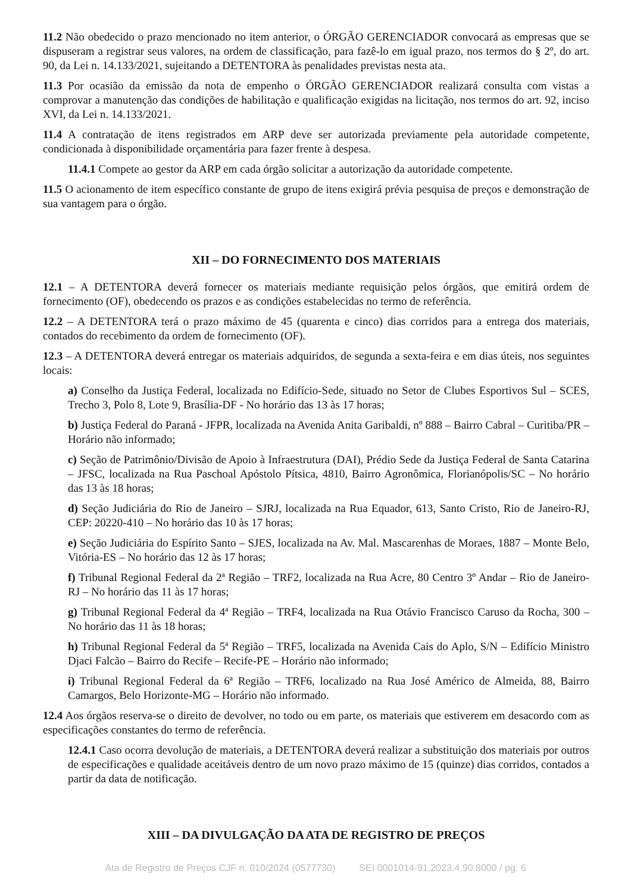11.2 Não obedecido o prazo mencionado no item anterior, o ÓRGÃO GERENCIADOR convocará as empresas que se dispuseram a registrar seus valores, na ordem de classificação, para fazê-lo em igual prazo, nos termos do § 2º, do art. 90, da Lei n. 14.133/2021, sujeitando a DETENTORA às penalidades previstas nesta ata.
11.3 Por ocasião da emissão da nota de empenho o ÓRGÃO GERENCIADOR realizará consulta com vistas a comprovar a manutenção das condições de habilitação e qualificação exigidas na licitação, nos termos do art. 92, inciso XVI, da Lei n. 14.133/2021.
11.4 A contratação de itens registrados em ARP deve ser autorizada previamente pela autoridade competente, condicionada à disponibilidade orçamentária para fazer frente à despesa.
11.4.1 Compete ao gestor da ARP em cada órgão solicitar a autorização da autoridade competente.
11.5 O acionamento de item específico constante de grupo de itens exigirá prévia pesquisa de preços e demonstração de sua vantagem para o órgão.
XII – DO FORNECIMENTO DOS MATERIAIS
12.1 – A DETENTORA deverá fornecer os materiais mediante requisição pelos órgãos, que emitirá ordem de fornecimento (OF), obedecendo os prazos e as condições estabelecidas no termo de referência.
12.2 – A DETENTORA terá o prazo máximo de 45 (quarenta e cinco) dias corridos para a entrega dos materiais, contados do recebimento da ordem de fornecimento (OF).
12.3 – A DETENTORA deverá entregar os materiais adquiridos, de segunda a sexta-feira e em dias úteis, nos seguintes locais:
a) Conselho da Justiça Federal, localizada no Edifício-Sede, situado no Setor de Clubes Esportivos Sul – SCES, Trecho 3, Polo 8, Lote 9, Brasília-DF - No horário das 13 às 17 horas;
b) Justiça Federal do Paraná - JFPR, localizada na Avenida Anita Garibaldi, nº 888 – Bairro Cabral – Curitiba/PR – Horário não informado;
c) Seção de Patrimônio/Divisão de Apoio à Infraestrutura (DAI), Prédio Sede da Justiça Federal de Santa Catarina – JFSC, localizada na Rua Paschoal Apóstolo Pítsica, 4810, Bairro Agronômica, Florianópolis/SC – No horário das 13 às 18 horas;
d) Seção Judiciária do Rio de Janeiro – SJRJ, localizada na Rua Equador, 613, Santo Cristo, Rio de Janeiro-RJ, CEP: 20220-410 – No horário das 10 às 17 horas;
e) Seção Judiciária do Espírito Santo – SJES, localizada na Av. Mal. Mascarenhas de Moraes, 1887 – Monte Belo, Vitória-ES – No horário das 12 às 17 horas;
f) Tribunal Regional Federal da 2ª Região – TRF2, localizada na Rua Acre, 80 Centro 3º Andar – Rio de Janeiro-RJ – No horário das 11 às 17 horas;
g) Tribunal Regional Federal da 4ª Região – TRF4, localizada na Rua Otávio Francisco Caruso da Rocha, 300 – No horário das 11 às 18 horas;
h) Tribunal Regional Federal da 5ª Região – TRF5, localizada na Avenida Cais do Aplo, S/N – Edifício Ministro Djaci Falcão – Bairro do Recife – Recife-PE – Horário não informado;
i) Tribunal Regional Federal da 6ª Região – TRF6, localizado na Rua José Américo de Almeida, 88, Bairro Camargos, Belo Horizonte-MG – Horário não informado.
12.4 Aos órgãos reserva-se o direito de devolver, no todo ou em parte, os materiais que estiverem em desacordo com as especificações constantes do termo de referência.
12.4.1 Caso ocorra devolução de materiais, a DETENTORA deverá realizar a substituição dos materiais por outros de especificações e qualidade aceitáveis dentro de um novo prazo máximo de 15 (quinze) dias corridos, contados a partir da data de notificação.
XIII – DA DIVULGAÇÃO DA ATA DE REGISTRO DE PREÇOS
Ata de Registro de Preços CJF n. 010/2024 (0577730) SEI 0001014-91.2023.4.90.8000 / pg. 6